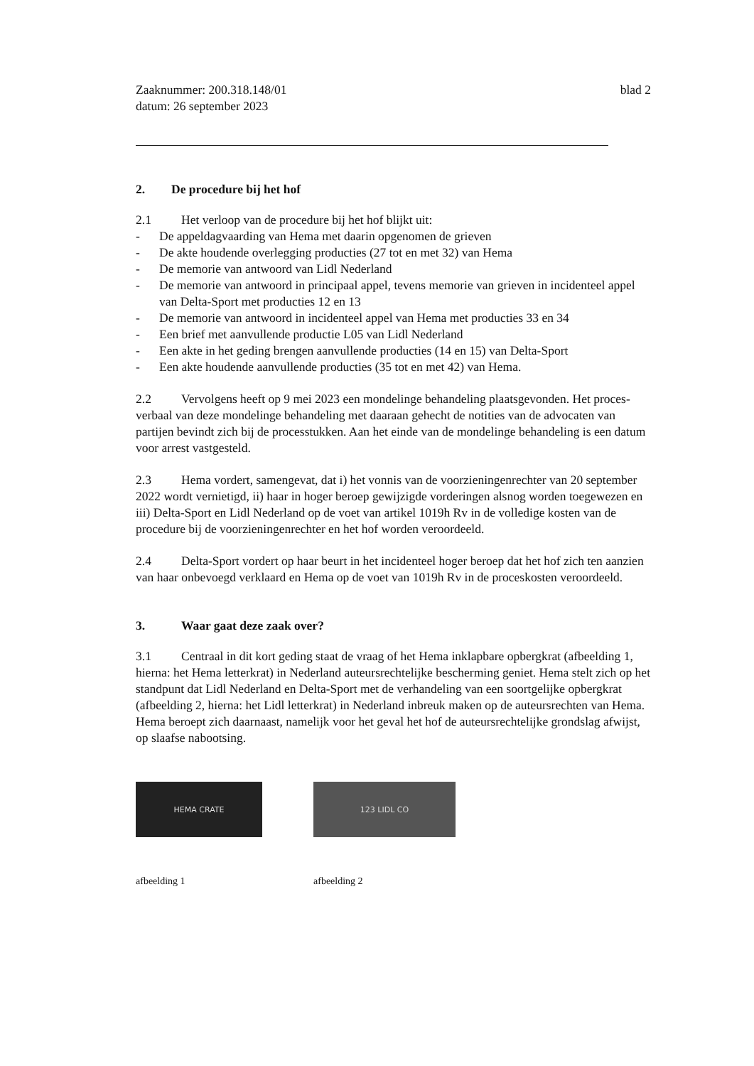Zaaknummer: 200.318.148/01
datum: 26 september 2023
blad 2
2. De procedure bij het hof
2.1 Het verloop van de procedure bij het hof blijkt uit:
- De appeldagvaarding van Hema met daarin opgenomen de grieven
- De akte houdende overlegging producties (27 tot en met 32) van Hema
- De memorie van antwoord van Lidl Nederland
- De memorie van antwoord in principaal appel, tevens memorie van grieven in incidenteel appel van Delta-Sport met producties 12 en 13
- De memorie van antwoord in incidenteel appel van Hema met producties 33 en 34
- Een brief met aanvullende productie L05 van Lidl Nederland
- Een akte in het geding brengen aanvullende producties (14 en 15) van Delta-Sport
- Een akte houdende aanvullende producties (35 tot en met 42) van Hema.
2.2 Vervolgens heeft op 9 mei 2023 een mondelinge behandeling plaatsgevonden. Het proces-verbaal van deze mondelinge behandeling met daaraan gehecht de notities van de advocaten van partijen bevindt zich bij de processtukken. Aan het einde van de mondelinge behandeling is een datum voor arrest vastgesteld.
2.3 Hema vordert, samengevat, dat i) het vonnis van de voorzieningenrechter van 20 september 2022 wordt vernietigd, ii) haar in hoger beroep gewijzigde vorderingen alsnog worden toegewezen en iii) Delta-Sport en Lidl Nederland op de voet van artikel 1019h Rv in de volledige kosten van de procedure bij de voorzieningenrechter en het hof worden veroordeeld.
2.4 Delta-Sport vordert op haar beurt in het incidenteel hoger beroep dat het hof zich ten aanzien van haar onbevoegd verklaard en Hema op de voet van 1019h Rv in de proceskosten veroordeeld.
3. Waar gaat deze zaak over?
3.1 Centraal in dit kort geding staat de vraag of het Hema inklapbare opbergkrat (afbeelding 1, hierna: het Hema letterkrat) in Nederland auteursrechtelijke bescherming geniet. Hema stelt zich op het standpunt dat Lidl Nederland en Delta-Sport met de verhandeling van een soortgelijke opbergkrat (afbeelding 2, hierna: het Lidl letterkrat) in Nederland inbreuk maken op de auteursrechten van Hema. Hema beroept zich daarnaast, namelijk voor het geval het hof de auteursrechtelijke grondslag afwijst, op slaafse nabootsing.
HEMA CRATE
afbeelding 1
123 LIDL CO
afbeelding 2